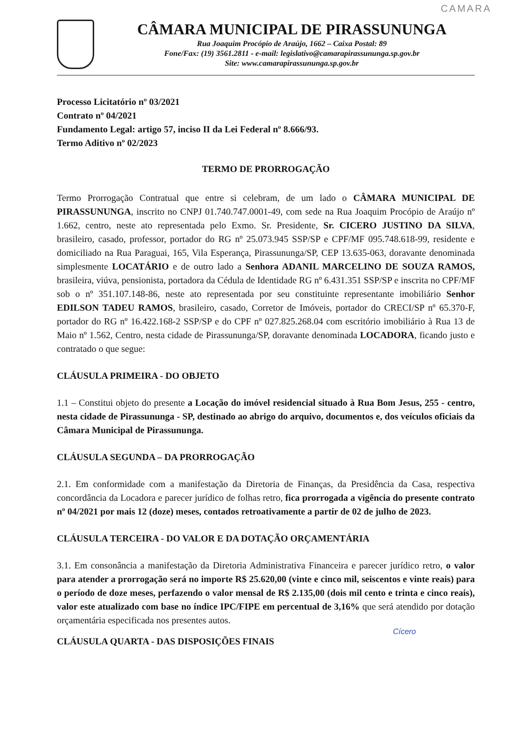CAMARA
CÂMARA MUNICIPAL DE PIRASSUNUNGA
Rua Joaquim Procópio de Araújo, 1662 – Caixa Postal: 89
Fone/Fax: (19) 3561.2811 - e-mail: legislativo@camarapirassununga.sp.gov.br
Site: www.camarapirassununga.sp.gov.br
Processo Licitatório nº 03/2021
Contrato nº 04/2021
Fundamento Legal: artigo 57, inciso II da Lei Federal nº 8.666/93.
Termo Aditivo nº 02/2023
TERMO DE PRORROGAÇÃO
Termo Prorrogação Contratual que entre si celebram, de um lado o CÂMARA MUNICIPAL DE PIRASSUNUNGA, inscrito no CNPJ 01.740.747.0001-49, com sede na Rua Joaquim Procópio de Araújo nº 1.662, centro, neste ato representada pelo Exmo. Sr. Presidente, Sr. CICERO JUSTINO DA SILVA, brasileiro, casado, professor, portador do RG nº 25.073.945 SSP/SP e CPF/MF 095.748.618-99, residente e domiciliado na Rua Paraguai, 165, Vila Esperança, Pirassununga/SP, CEP 13.635-063, doravante denominada simplesmente LOCATÁRIO e de outro lado a Senhora ADANIL MARCELINO DE SOUZA RAMOS, brasileira, viúva, pensionista, portadora da Cédula de Identidade RG nº 6.431.351 SSP/SP e inscrita no CPF/MF sob o nº 351.107.148-86, neste ato representada por seu constituinte representante imobiliário Senhor EDILSON TADEU RAMOS, brasileiro, casado, Corretor de Imóveis, portador do CRECI/SP nº 65.370-F, portador do RG nº 16.422.168-2 SSP/SP e do CPF nº 027.825.268.04 com escritório imobiliário à Rua 13 de Maio nº 1.562, Centro, nesta cidade de Pirassununga/SP, doravante denominada LOCADORA, ficando justo e contratado o que segue:
CLÁUSULA PRIMEIRA - DO OBJETO
1.1 – Constitui objeto do presente a Locação do imóvel residencial situado à Rua Bom Jesus, 255 - centro, nesta cidade de Pirassununga - SP, destinado ao abrigo do arquivo, documentos e, dos veículos oficiais da Câmara Municipal de Pirassununga.
CLÁUSULA SEGUNDA – DA PRORROGAÇÃO
2.1. Em conformidade com a manifestação da Diretoria de Finanças, da Presidência da Casa, respectiva concordância da Locadora e parecer jurídico de folhas retro, fica prorrogada a vigência do presente contrato nº 04/2021 por mais 12 (doze) meses, contados retroativamente a partir de 02 de julho de 2023.
CLÁUSULA TERCEIRA - DO VALOR E DA DOTAÇÃO ORÇAMENTÁRIA
3.1. Em consonância a manifestação da Diretoria Administrativa Financeira e parecer jurídico retro, o valor para atender a prorrogação será no importe R$ 25.620,00 (vinte e cinco mil, seiscentos e vinte reais) para o período de doze meses, perfazendo o valor mensal de R$ 2.135,00 (dois mil cento e trinta e cinco reais), valor este atualizado com base no índice IPC/FIPE em percentual de 3,16% que será atendido por dotação orçamentária especificada nos presentes autos.
Cícero
CLÁUSULA QUARTA - DAS DISPOSIÇÕES FINAIS